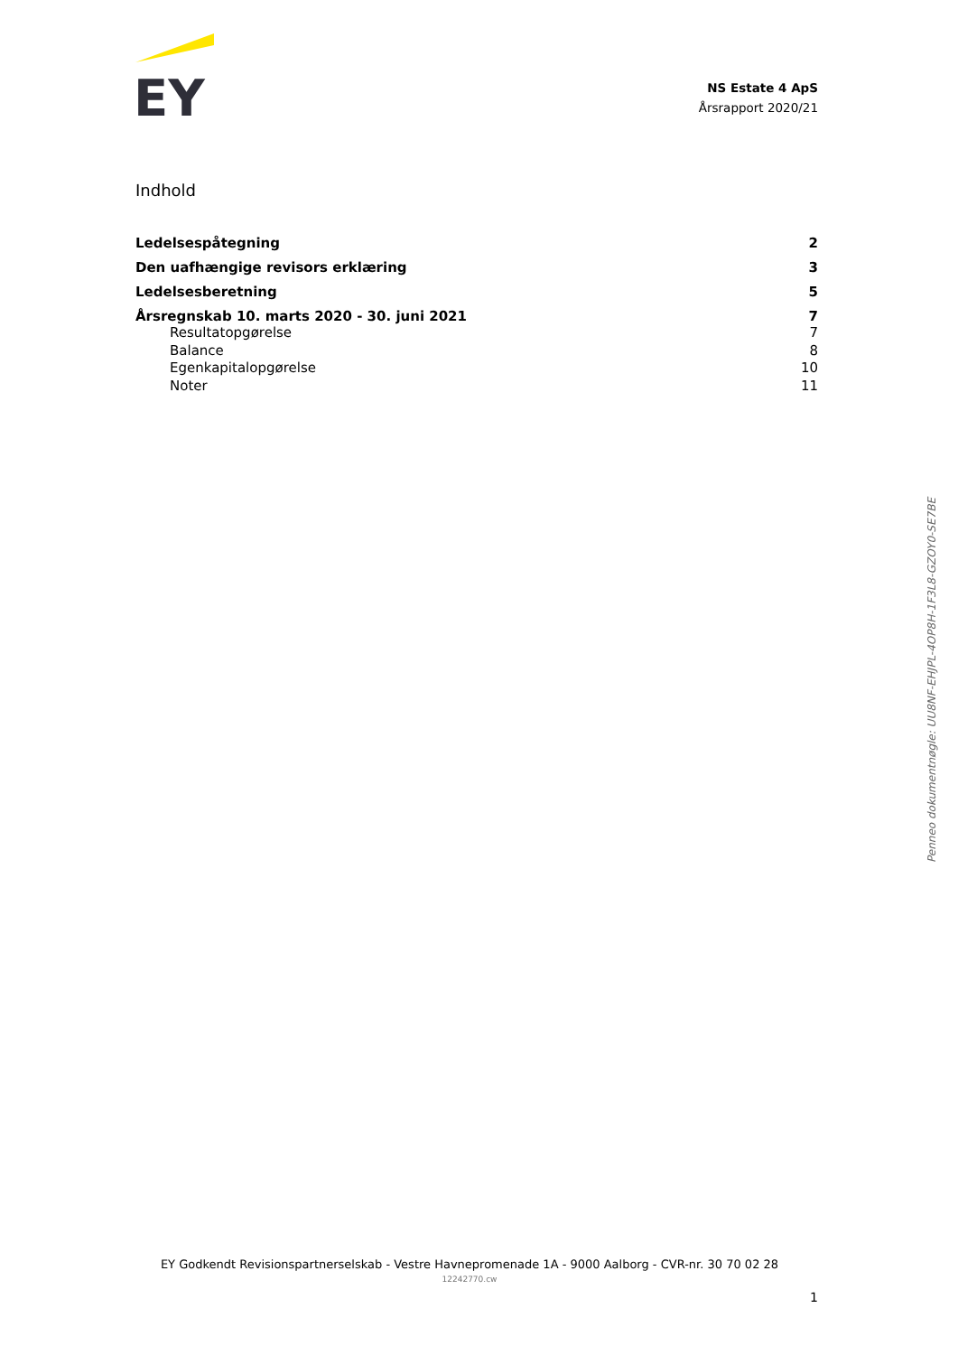EY
NS Estate 4 ApS
Årsrapport 2020/21
Indhold
Ledelsespåtegning 2
Den uafhængige revisors erklæring 3
Ledelsesberetning 5
Årsregnskab 10. marts 2020 - 30. juni 2021 7
Resultatopgørelse 7
Balance 8
Egenkapitalopgørelse 10
Noter 11
Penneo dokumentnøgle: UU8NF-EHJPL-4OP8H-1F3L8-GZOY0-SE7BE
EY Godkendt Revisionspartnerselskab - Vestre Havnepromenade 1A - 9000 Aalborg - CVR-nr. 30 70 02 28
12242770.cw
1